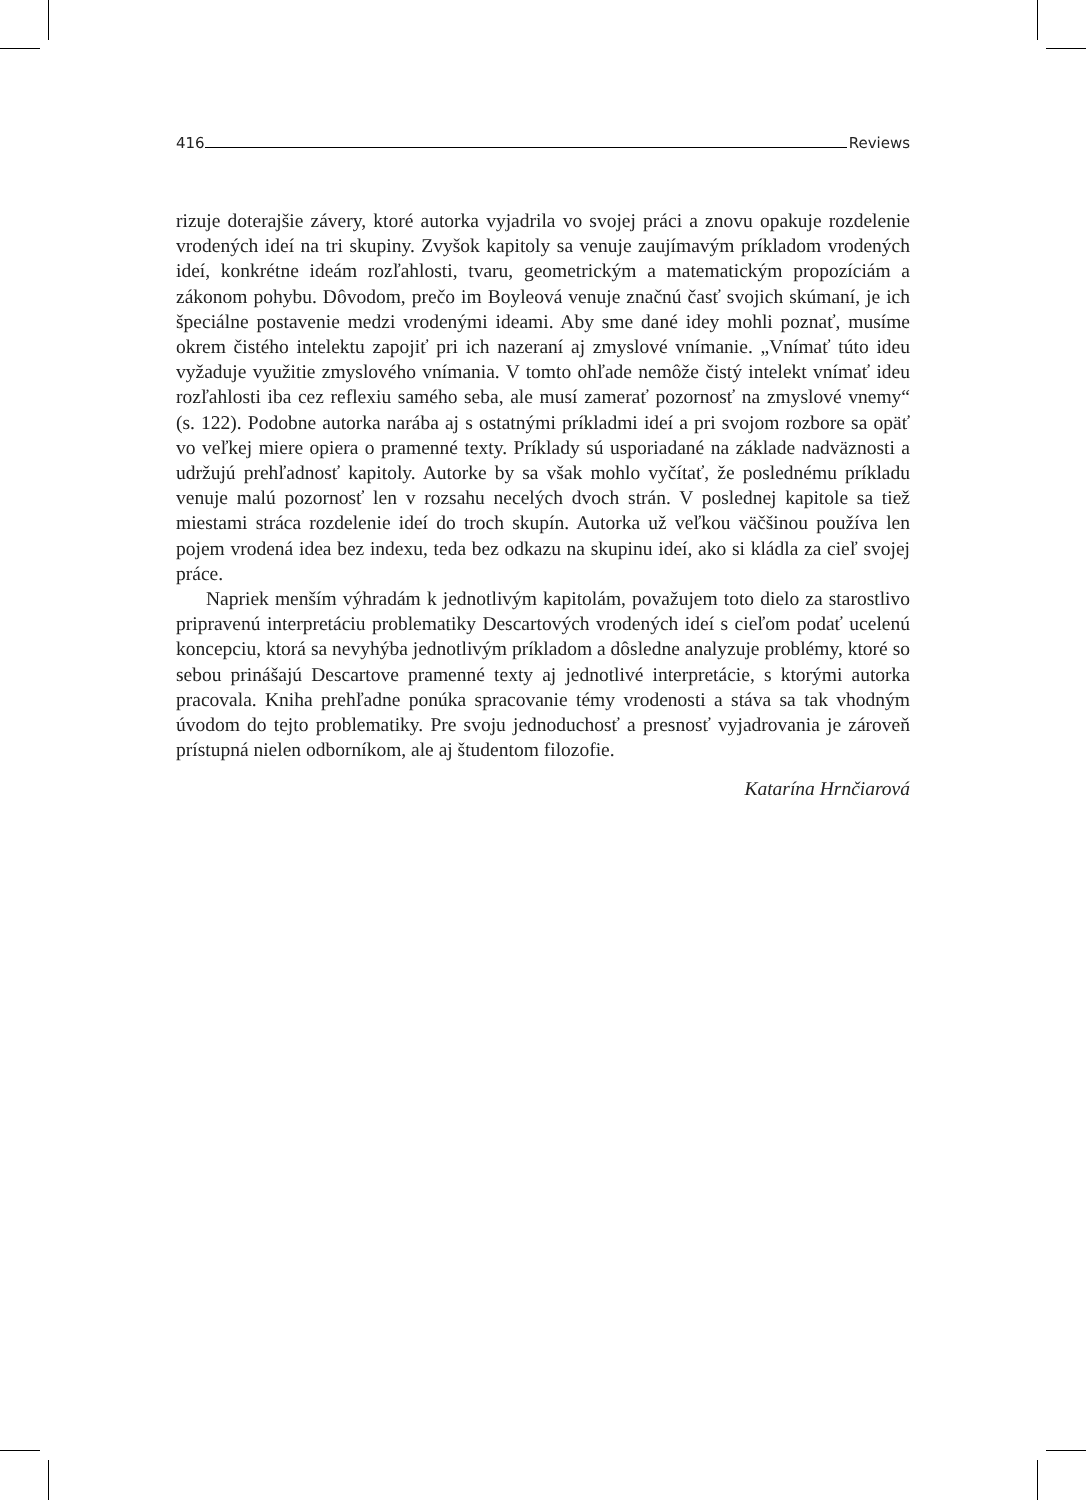416 Reviews
rizuje doterajšie závery, ktoré autorka vyjadrila vo svojej práci a znovu opakuje rozdelenie vrodených ideí na tri skupiny. Zvyšok kapitoly sa venuje zaujímavým príkladom vrodených ideí, konkrétne ideám rozľahlosti, tvaru, geometrickým a matematickým propozíciám a zákonom pohybu. Dôvodom, prečo im Boyleová venuje značnú časť svojich skúmaní, je ich špeciálne postavenie medzi vrodenými ideami. Aby sme dané idey mohli poznať, musíme okrem čistého intelektu zapojiť pri ich nazeraní aj zmyslové vnímanie. „Vnímať túto ideu vyžaduje využitie zmyslového vnímania. V tomto ohľade nemôže čistý intelekt vnímať ideu rozľahlosti iba cez reflexiu samého seba, ale musí zamerať pozornosť na zmyslové vnemy“ (s. 122). Podobne autorka narába aj s ostatnými príkladmi ideí a pri svojom rozbore sa opäť vo veľkej miere opiera o pramenné texty. Príklady sú usporiadané na základe nadväznosti a udržujú prehľadnosť kapitoly. Autorke by sa však mohlo vyčítať, že poslednému príkladu venuje malú pozornosť len v rozsahu necelých dvoch strán. V poslednej kapitole sa tiež miestami stráca rozdelenie ideí do troch skupín. Autorka už veľkou väčšinou používa len pojem vrodená idea bez indexu, teda bez odkazu na skupinu ideí, ako si kládla za cieľ svojej práce.
Napriek menším výhradám k jednotlivým kapitolám, považujem toto dielo za starostlivo pripravenú interpretáciu problematiky Descartových vrodených ideí s cieľom podať ucelenú koncepciu, ktorá sa nevyhýba jednotlivým príkladom a dôsledne analyzuje problémy, ktoré so sebou prinášajú Descartove pramenné texty aj jednotlivé interpretácie, s ktorými autorka pracovala. Kniha prehľadne ponúka spracovanie témy vrodenosti a stáva sa tak vhodným úvodom do tejto problematiky. Pre svoju jednoduchosť a presnosť vyjadrovania je zároveň prístupná nielen odborníkom, ale aj študentom filozofie.
Katarína Hrnčiarová